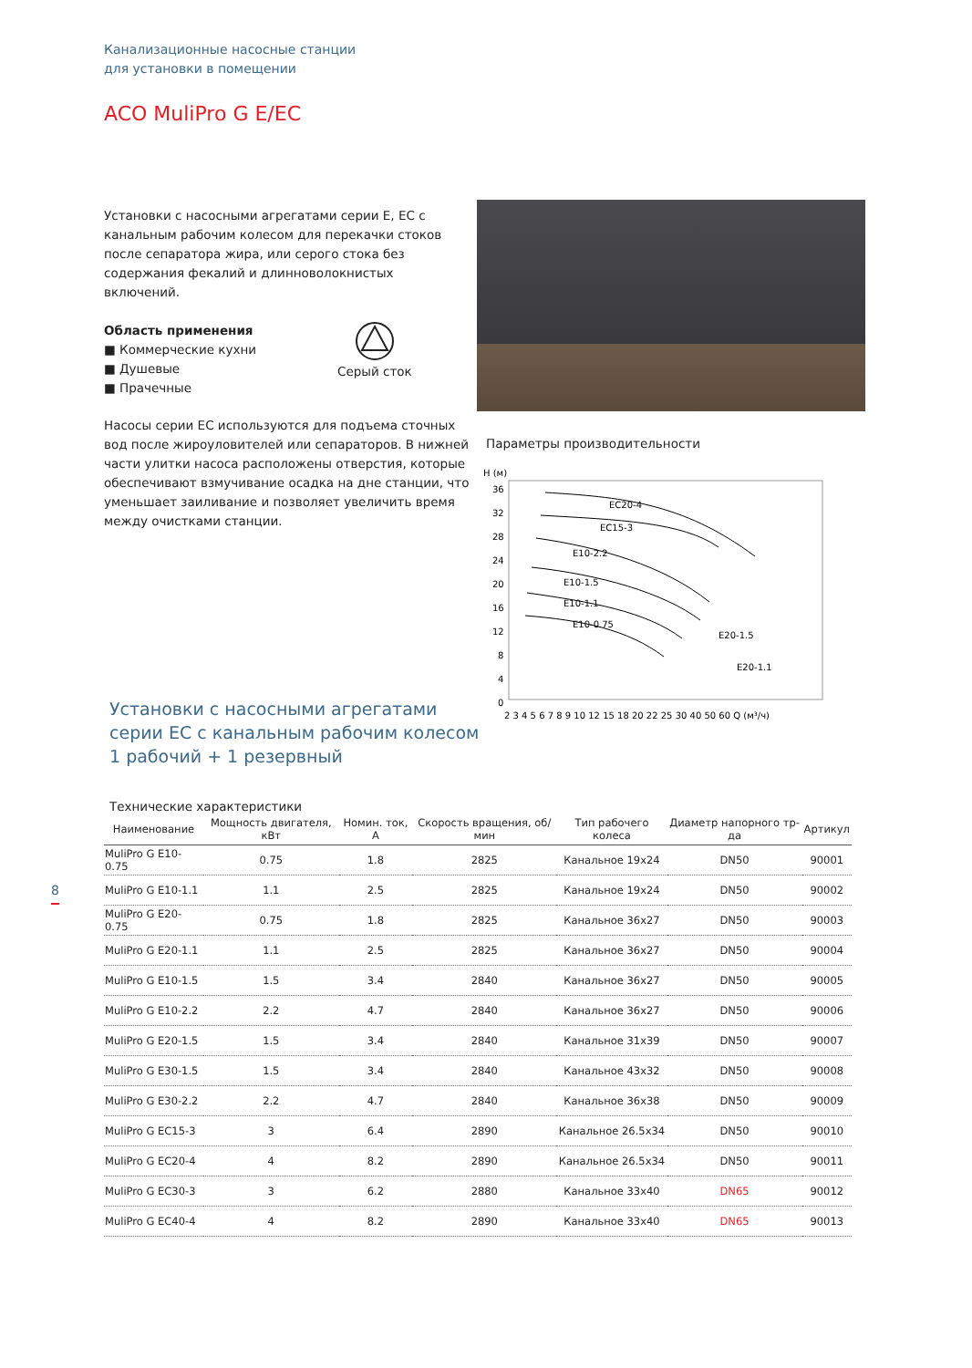Канализационные насосные станции
для установки в помещении
ACO MuliPro G E/EC
Установки с насосными агрегатами серии E, EC с канальным рабочим колесом для перекачки стоков после сепаратора жира, или серого стока без содержания фекалий и длинноволокнистых включений.
Область применения
■ Коммерческие кухни
■ Душевые
■ Прачечные
Серый сток
Насосы серии EC используются для подъема сточных вод после жироуловителей или сепараторов. В нижней части улитки насоса расположены отверстия, которые обеспечивают взмучивание осадка на дне станции, что уменьшает заиливание и позволяет увеличить время между очистками станции.
Параметры производительности
H (м)
36
32
28
24
20
16
12
8
4
0
2 3 4 5 6 7 8 9 10 12 15 18 20 22 25 30 40 50 60 Q (м³/ч)
EC20-4
EC15-3
E10-2.2
E10-1.5
E10-1.1
E10-0.75
E20-1.5
E20-1.1
Установки с насосными агрегатами
серии EC с канальным рабочим колесом
1 рабочий + 1 резервный
Технические характеристики
| Наименование | Мощность двигателя, кВт | Номин. ток, А | Скорость вращения, об/мин | Тип рабочего колеса | Диаметр напорного тр-да | Артикул |
| --- | --- | --- | --- | --- | --- | --- |
| MuliPro G E10-0.75 | 0.75 | 1.8 | 2825 | Канальное 19x24 | DN50 | 90001 |
| MuliPro G E10-1.1 | 1.1 | 2.5 | 2825 | Канальное 19x24 | DN50 | 90002 |
| MuliPro G E20-0.75 | 0.75 | 1.8 | 2825 | Канальное 36x27 | DN50 | 90003 |
| MuliPro G E20-1.1 | 1.1 | 2.5 | 2825 | Канальное 36x27 | DN50 | 90004 |
| MuliPro G E10-1.5 | 1.5 | 3.4 | 2840 | Канальное 36x27 | DN50 | 90005 |
| MuliPro G E10-2.2 | 2.2 | 4.7 | 2840 | Канальное 36x27 | DN50 | 90006 |
| MuliPro G E20-1.5 | 1.5 | 3.4 | 2840 | Канальное 31x39 | DN50 | 90007 |
| MuliPro G E30-1.5 | 1.5 | 3.4 | 2840 | Канальное 43x32 | DN50 | 90008 |
| MuliPro G E30-2.2 | 2.2 | 4.7 | 2840 | Канальное 36x38 | DN50 | 90009 |
| MuliPro G EC15-3 | 3 | 6.4 | 2890 | Канальное 26.5x34 | DN50 | 90010 |
| MuliPro G EC20-4 | 4 | 8.2 | 2890 | Канальное 26.5x34 | DN50 | 90011 |
| MuliPro G EC30-3 | 3 | 6.2 | 2880 | Канальное 33x40 | DN65 | 90012 |
| MuliPro G EC40-4 | 4 | 8.2 | 2890 | Канальное 33x40 | DN65 | 90013 |
8